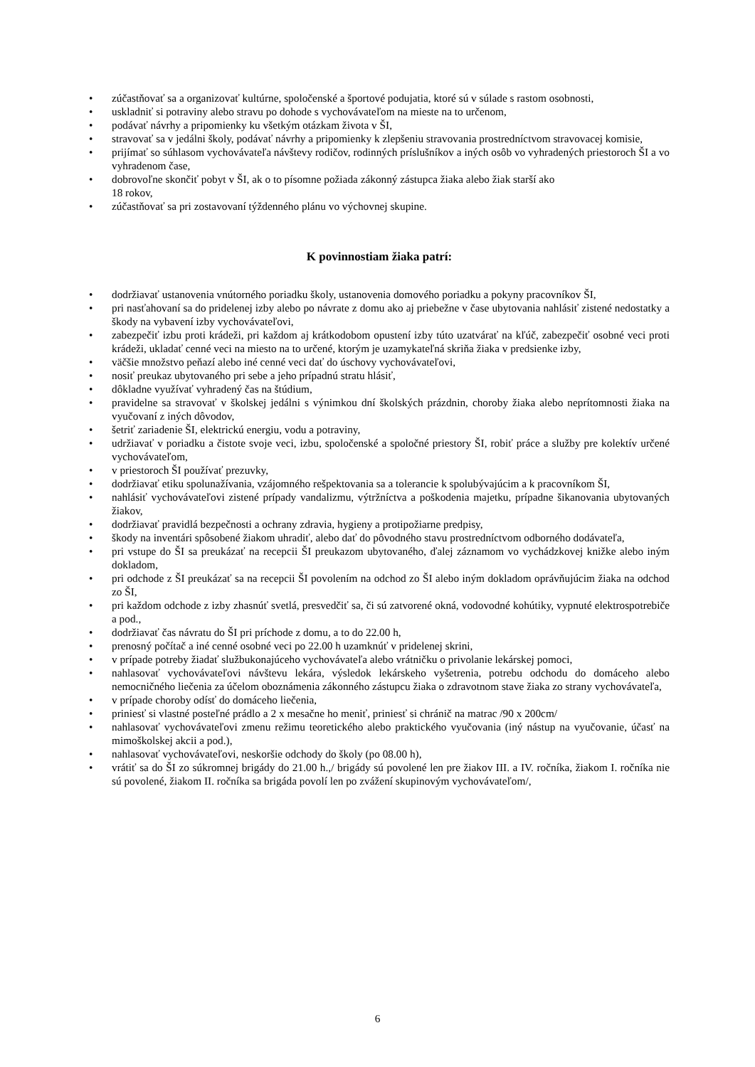• zúčastňovať sa a organizovať kultúrne, spoločenské a športové podujatia, ktoré sú v súlade s rastom osobnosti,
• uskladniť si potraviny alebo stravu po dohode s vychovávateľom na mieste na to určenom,
• podávať návrhy a pripomienky ku všetkým otázkam života v ŠI,
• stravovať sa v jedálni školy, podávať návrhy a pripomienky k zlepšeniu stravovania prostredníctvom stravovacej komisie,
• prijímať so súhlasom vychovávateľa návštevy rodičov, rodinných príslušníkov a iných osôb vo vyhradených priestoroch ŠI a vo vyhradenom čase,
• dobrovoľne skončiť pobyt v ŠI, ak o to písomne požiada zákonný zástupca žiaka alebo žiak starší ako
18 rokov,
• zúčastňovať sa pri zostavovaní týždenného plánu vo výchovnej skupine.
K povinnostiam žiaka patrí:
• dodržiavať ustanovenia vnútorného poriadku školy, ustanovenia domového poriadku a pokyny pracovníkov ŠI,
• pri nasťahovaní sa do pridelenej izby alebo po návrate z domu ako aj priebežne v čase ubytovania nahlásiť zistené nedostatky a škody na vybavení izby vychovávateľovi,
• zabezpečiť izbu proti krádeži, pri každom aj krátkodobom opustení izby túto uzatvárať na kľúč, zabezpečiť osobné veci proti krádeži, ukladať cenné veci na miesto na to určené, ktorým je uzamykateľná skriňa žiaka v predsienke izby,
• väčšie množstvo peňazí alebo iné cenné veci dať do úschovy vychovávateľovi,
• nosiť preukaz ubytovaného pri sebe a jeho prípadnú stratu hlásiť,
• dôkladne využívať vyhradený čas na štúdium,
• pravidelne sa stravovať v školskej jedálni s výnimkou dní školských prázdnin, choroby žiaka alebo neprítomnosti žiaka na vyučovaní z iných dôvodov,
• šetriť zariadenie ŠI, elektrickú energiu, vodu a potraviny,
• udržiavať v poriadku a čistote svoje veci, izbu, spoločenské a spoločné priestory ŠI, robiť práce a služby pre kolektív určené vychovávateľom,
• v priestoroch ŠI používať prezuvky,
• dodržiavať etiku spolunažívania, vzájomného rešpektovania sa a tolerancie k spolubývajúcim a k pracovníkom ŠI,
• nahlásiť vychovávateľovi zistené prípady vandalizmu, výtržníctva a poškodenia majetku, prípadne šikanovania ubytovaných žiakov,
• dodržiavať pravidlá bezpečnosti a ochrany zdravia, hygieny a protipožiarne predpisy,
• škody na inventári spôsobené žiakom uhradiť, alebo dať do pôvodného stavu prostredníctvom odborného dodávateľa,
• pri vstupe do ŠI sa preukázať na recepcii ŠI preukazom ubytovaného, ďalej záznamom vo vychádzkovej knižke alebo iným dokladom,
• pri odchode z ŠI preukázať sa na recepcii ŠI povolením na odchod zo ŠI alebo iným dokladom oprávňujúcim žiaka na odchod zo ŠI,
• pri každom odchode z izby zhasnúť svetlá, presvedčiť sa, či sú zatvorené okná, vodovodné kohútiky, vypnuté elektrospotrebiče a pod.,
• dodržiavať čas návratu do ŠI pri príchode z domu, a to do 22.00 h,
• prenosný počítač a iné cenné osobné veci po 22.00 h uzamknúť v pridelenej skrini,
• v prípade potreby žiadať službukonajúceho vychovávateľa alebo vrátničku o privolanie lekárskej pomoci,
• nahlasovať vychovávateľovi návštevu lekára, výsledok lekárskeho vyšetrenia, potrebu odchodu do domáceho alebo nemocničného liečenia za účelom oboznámenia zákonného zástupcu žiaka o zdravotnom stave žiaka zo strany vychovávateľa,
• v prípade choroby odísť do domáceho liečenia,
• priniesť si vlastné posteľné prádlo a 2 x mesačne ho meniť, priniesť si chránič na matrac /90 x 200cm/
• nahlasovať vychovávateľovi zmenu režimu teoretického alebo praktického vyučovania (iný nástup na vyučovanie, účasť na mimoškolskej akcii a pod.),
• nahlasovať vychovávateľovi, neskoršie odchody do školy (po 08.00 h),
• vrátiť sa do ŠI zo súkromnej brigády do 21.00 h.,/ brigády sú povolené len pre žiakov III. a IV. ročníka, žiakom I. ročníka nie sú povolené, žiakom II. ročníka sa brigáda povolí len po zvážení skupinovým vychovávateľom/,
6